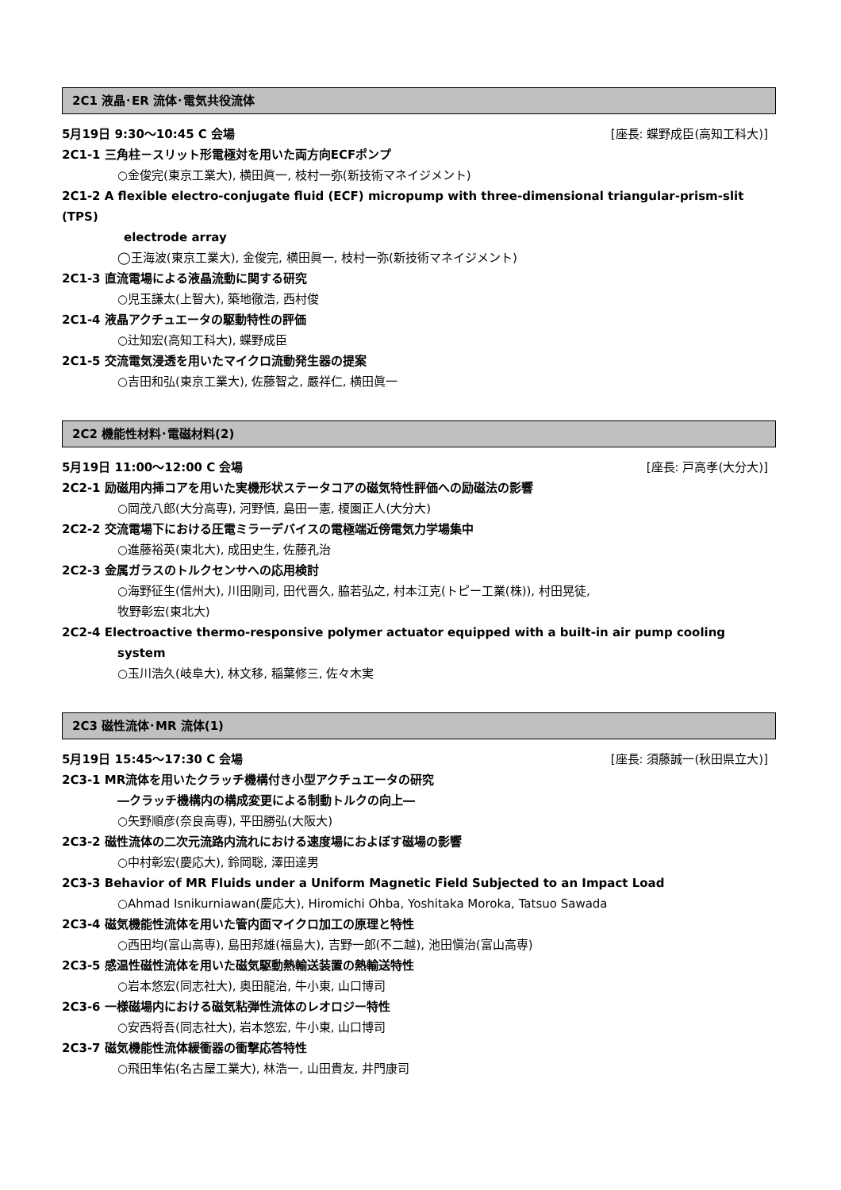2C1 液晶･ER 流体･電気共役流体
5月19日 9:30～10:45 C 会場 [座長: 蝶野成臣(高知工科大)]
2C1-1 三角柱－スリット形電極対を用いた両方向ECFポンプ
○金俊完(東京工業大), 横田眞一, 枝村一弥(新技術マネイジメント)
2C1-2 A flexible electro-conjugate fluid (ECF) micropump with three-dimensional triangular-prism-slit (TPS)
electrode array
◯王海波(東京工業大), 金俊完, 横田眞一, 枝村一弥(新技術マネイジメント)
2C1-3 直流電場による液晶流動に関する研究
○児玉謙太(上智大), 築地徹浩, 西村俊
2C1-4 液晶アクチュエータの駆動特性の評価
○辻知宏(高知工科大), 蝶野成臣
2C1-5 交流電気浸透を用いたマイクロ流動発生器の提案
○吉田和弘(東京工業大), 佐藤智之, 嚴祥仁, 横田眞一
2C2 機能性材料･電磁材料(2)
5月19日 11:00～12:00 C 会場 [座長: 戸高孝(大分大)]
2C2-1 励磁用内挿コアを用いた実機形状ステータコアの磁気特性評価への励磁法の影響
○岡茂八郎(大分高専), 河野慎, 島田一憲, 榎園正人(大分大)
2C2-2 交流電場下における圧電ミラーデバイスの電極端近傍電気力学場集中
○進藤裕英(東北大), 成田史生, 佐藤孔治
2C2-3 金属ガラスのトルクセンサへの応用検討
○海野征生(信州大), 川田剛司, 田代晋久, 脇若弘之, 村本江克(トピー工業(株)), 村田晃徒,
牧野彰宏(東北大)
2C2-4 Electroactive thermo-responsive polymer actuator equipped with a built-in air pump cooling
system
○玉川浩久(岐阜大), 林文移, 稲葉修三, 佐々木実
2C3 磁性流体･MR 流体(1)
5月19日 15:45～17:30 C 会場 [座長: 須藤誠一(秋田県立大)]
2C3-1 MR流体を用いたクラッチ機構付き小型アクチュエータの研究
―クラッチ機構内の構成変更による制動トルクの向上―
○矢野順彦(奈良高専), 平田勝弘(大阪大)
2C3-2 磁性流体の二次元流路内流れにおける速度場におよぼす磁場の影響
○中村彰宏(慶応大), 鈴岡聡, 澤田達男
2C3-3 Behavior of MR Fluids under a Uniform Magnetic Field Subjected to an Impact Load
○Ahmad Isnikurniawan(慶応大), Hiromichi Ohba, Yoshitaka Moroka, Tatsuo Sawada
2C3-4 磁気機能性流体を用いた管内面マイクロ加工の原理と特性
○西田均(富山高専), 島田邦雄(福島大), 吉野一郎(不二越), 池田愼治(富山高専)
2C3-5 感温性磁性流体を用いた磁気駆動熱輸送装置の熱輸送特性
○岩本悠宏(同志社大), 奥田龍治, 牛小東, 山口博司
2C3-6 一様磁場内における磁気粘弾性流体のレオロジー特性
○安西将吾(同志社大), 岩本悠宏, 牛小東, 山口博司
2C3-7 磁気機能性流体緩衝器の衝撃応答特性
○飛田隼佑(名古屋工業大), 林浩一, 山田貴友, 井門康司